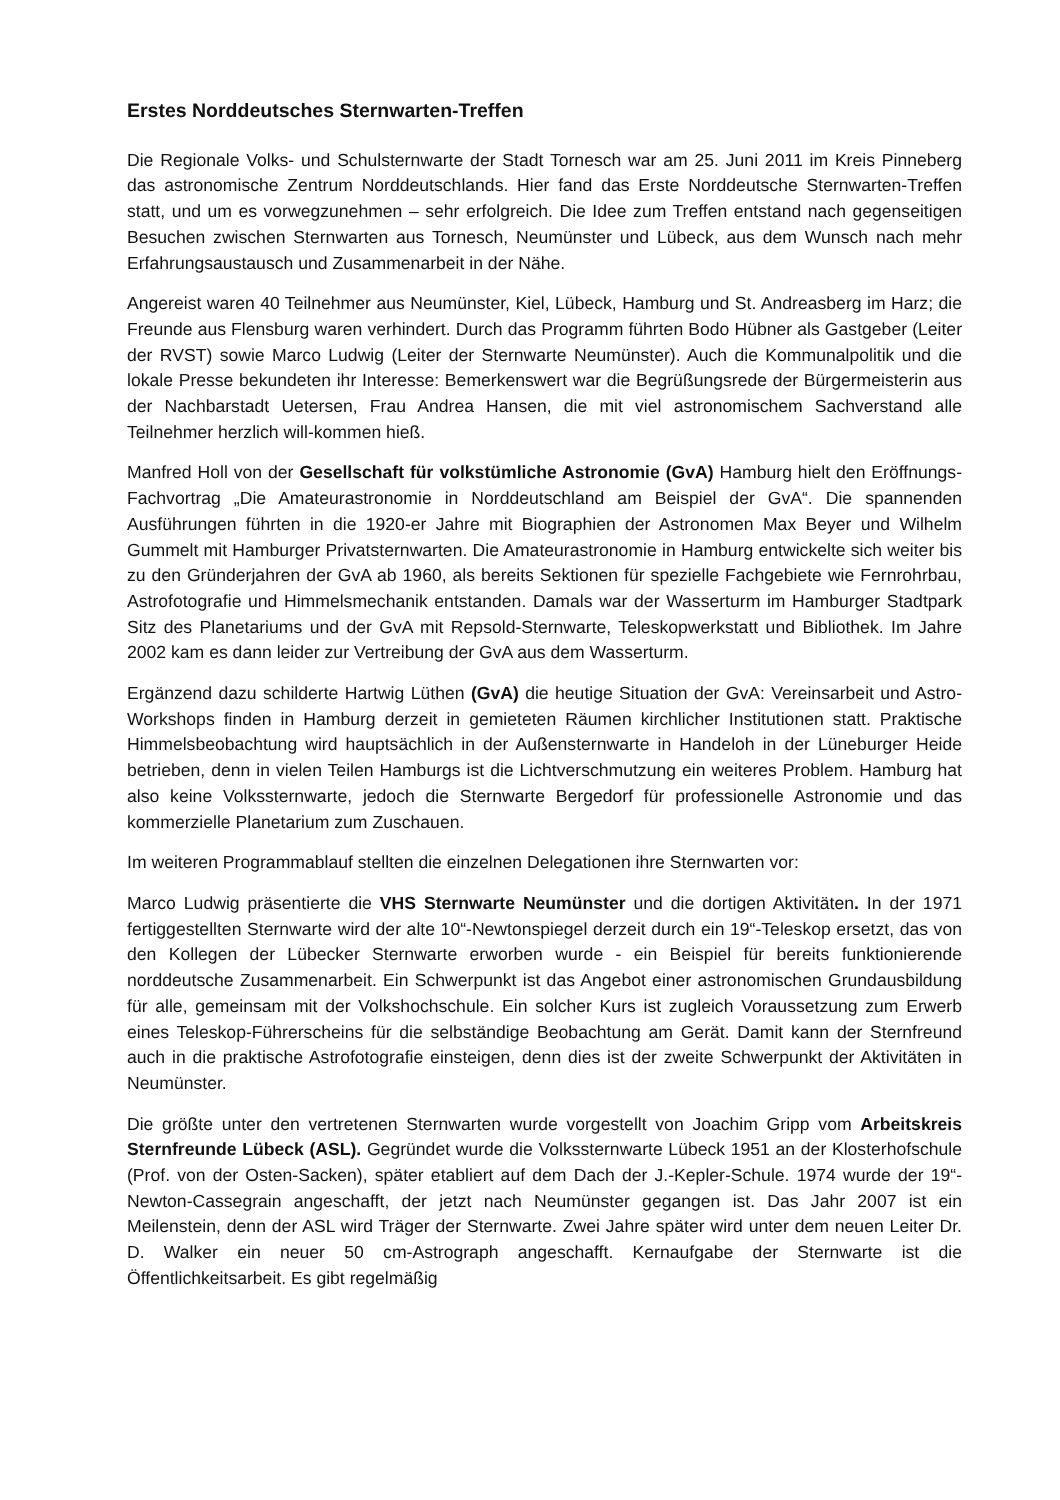Erstes Norddeutsches Sternwarten-Treffen
Die Regionale Volks- und Schulsternwarte der Stadt Tornesch war am 25. Juni 2011 im Kreis Pinneberg das astronomische Zentrum Norddeutschlands. Hier fand das Erste Norddeutsche Sternwarten-Treffen statt, und um es vorwegzunehmen – sehr erfolgreich. Die Idee zum Treffen entstand nach gegenseitigen Besuchen zwischen Sternwarten aus Tornesch, Neumünster und Lübeck, aus dem Wunsch nach mehr Erfahrungsaustausch und Zusammenarbeit in der Nähe.
Angereist waren 40 Teilnehmer aus Neumünster, Kiel, Lübeck, Hamburg und St. Andreasberg im Harz; die Freunde aus Flensburg waren verhindert. Durch das Programm führten Bodo Hübner als Gastgeber (Leiter der RVST) sowie Marco Ludwig (Leiter der Sternwarte Neumünster). Auch die Kommunalpolitik und die lokale Presse bekundeten ihr Interesse: Bemerkenswert war die Begrüßungsrede der Bürgermeisterin aus der Nachbarstadt Uetersen, Frau Andrea Hansen, die mit viel astronomischem Sachverstand alle Teilnehmer herzlich will-kommen hieß.
Manfred Holl von der Gesellschaft für volkstümliche Astronomie (GvA) Hamburg hielt den Eröffnungs-Fachvortrag „Die Amateurastronomie in Norddeutschland am Beispiel der GvA“. Die spannenden Ausführungen führten in die 1920-er Jahre mit Biographien der Astronomen Max Beyer und Wilhelm Gummelt mit Hamburger Privatsternwarten. Die Amateurastronomie in Hamburg entwickelte sich weiter bis zu den Gründerjahren der GvA ab 1960, als bereits Sektionen für spezielle Fachgebiete wie Fernrohrbau, Astrofotografie und Himmelsmechanik entstanden. Damals war der Wasserturm im Hamburger Stadtpark Sitz des Planetariums und der GvA mit Repsold-Sternwarte, Teleskopwerkstatt und Bibliothek. Im Jahre 2002 kam es dann leider zur Vertreibung der GvA aus dem Wasserturm.
Ergänzend dazu schilderte Hartwig Lüthen (GvA) die heutige Situation der GvA: Vereinsarbeit und Astro-Workshops finden in Hamburg derzeit in gemieteten Räumen kirchlicher Institutionen statt. Praktische Himmelsbeobachtung wird hauptsächlich in der Außensternwarte in Handeloh in der Lüneburger Heide betrieben, denn in vielen Teilen Hamburgs ist die Lichtverschmutzung ein weiteres Problem. Hamburg hat also keine Volkssternwarte, jedoch die Sternwarte Bergedorf für professionelle Astronomie und das kommerzielle Planetarium zum Zuschauen.
Im weiteren Programmablauf stellten die einzelnen Delegationen ihre Sternwarten vor:
Marco Ludwig präsentierte die VHS Sternwarte Neumünster und die dortigen Aktivitäten. In der 1971 fertiggestellten Sternwarte wird der alte 10“-Newtonspiegel derzeit durch ein 19“-Teleskop ersetzt, das von den Kollegen der Lübecker Sternwarte erworben wurde - ein Beispiel für bereits funktionierende norddeutsche Zusammenarbeit. Ein Schwerpunkt ist das Angebot einer astronomischen Grundausbildung für alle, gemeinsam mit der Volkshochschule. Ein solcher Kurs ist zugleich Voraussetzung zum Erwerb eines Teleskop-Führerscheins für die selbständige Beobachtung am Gerät. Damit kann der Sternfreund auch in die praktische Astrofotografie einsteigen, denn dies ist der zweite Schwerpunkt der Aktivitäten in Neumünster.
Die größte unter den vertretenen Sternwarten wurde vorgestellt von Joachim Gripp vom Arbeitskreis Sternfreunde Lübeck (ASL). Gegründet wurde die Volkssternwarte Lübeck 1951 an der Klosterhofschule (Prof. von der Osten-Sacken), später etabliert auf dem Dach der J.-Kepler-Schule. 1974 wurde der 19“-Newton-Cassegrain angeschafft, der jetzt nach Neumünster gegangen ist. Das Jahr 2007 ist ein Meilenstein, denn der ASL wird Träger der Sternwarte. Zwei Jahre später wird unter dem neuen Leiter Dr. D. Walker ein neuer 50 cm-Astrograph angeschafft. Kernaufgabe der Sternwarte ist die Öffentlichkeitsarbeit. Es gibt regelmäßig